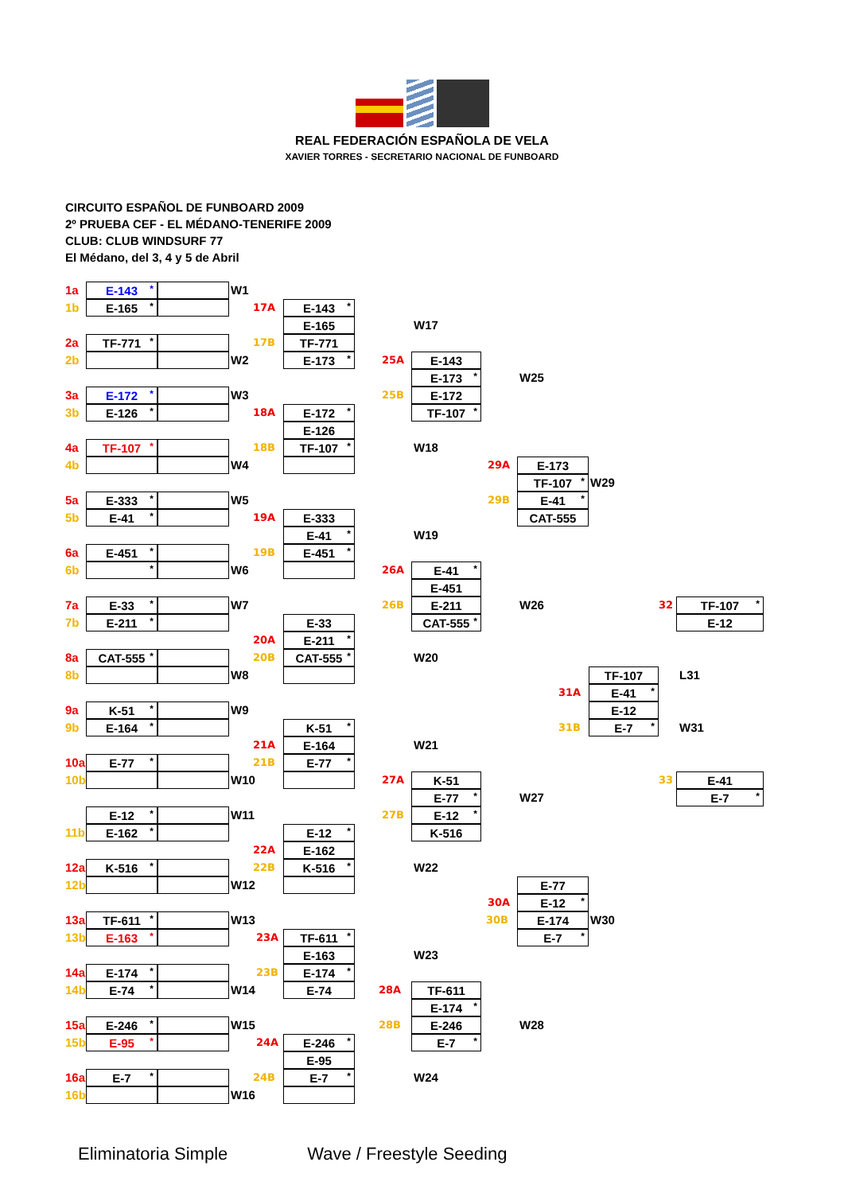REAL FEDERACIÓN ESPAÑOLA DE VELA
XAVIER TORRES - SECRETARIO NACIONAL DE FUNBOARD
CIRCUITO ESPAÑOL DE FUNBOARD 2009
2º PRUEBA CEF - EL MÉDANO-TENERIFE 2009
CLUB: CLUB WINDSURF 77
El Médano, del 3, 4 y 5 de Abril
1a
E-143 *
W1
1b
E-165 *
17A
E-143 *
E-165
W17
2a
TF-771 *
17B
TF-771
2b
W2
E-173 *
25A
E-143
E-173 *
W25
3a
E-172 *
W3
25B
E-172
3b
E-126 *
18A
E-172 *
TF-107 *
E-126
4a
TF-107 *
18B
TF-107 *
W18
4b
W4
29A
E-173
TF-107 *
W29
5a
E-333 *
W5
29B
E-41 *
5b
E-41 *
19A
E-333
CAT-555
E-41 *
W19
6a
E-451 *
19B
E-451 *
6b
*
W6
26A
E-41 *
E-451
7a
E-33 *
W7
26B
E-211
W26
32
TF-107 *
7b
E-211 *
E-33
CAT-555 *
E-12
20A
E-211 *
8a
CAT-555 *
CAT-555 *
W20
8b
W8
20B
TF-107
L31
31A
E-41 *
9a
K-51 *
W9
E-12
9b
E-164 *
K-51 *
31B
E-7 *
W31
21A
E-164
W21
10a
E-77 *
E-77 *
10b
21B
W10
27A
K-51
33
E-41
E-77 *
W27
E-7 *
E-12 *
W11
27B
E-12 *
11b
E-162 *
E-12 *
K-516
22A
E-162
12a
K-516 *
K-516 *
W22
12b
22B
W12
E-77
30A
E-12 *
13a
TF-611 *
W13
30B
E-174
W30
13b
E-163 *
23A
TF-611 *
E-7 *
E-163
W23
14a
E-174 *
23B
E-174 *
14b
E-74 *
W14
E-74
28A
TF-611
E-174 *
15a
E-246 *
W15
28B
E-246
W28
15b
E-95 *
24A
E-246 *
E-7 *
E-95
16a
E-7 *
24B
E-7 *
W24
16b
W16
Eliminatoria Simple Wave / Freestyle Seeding